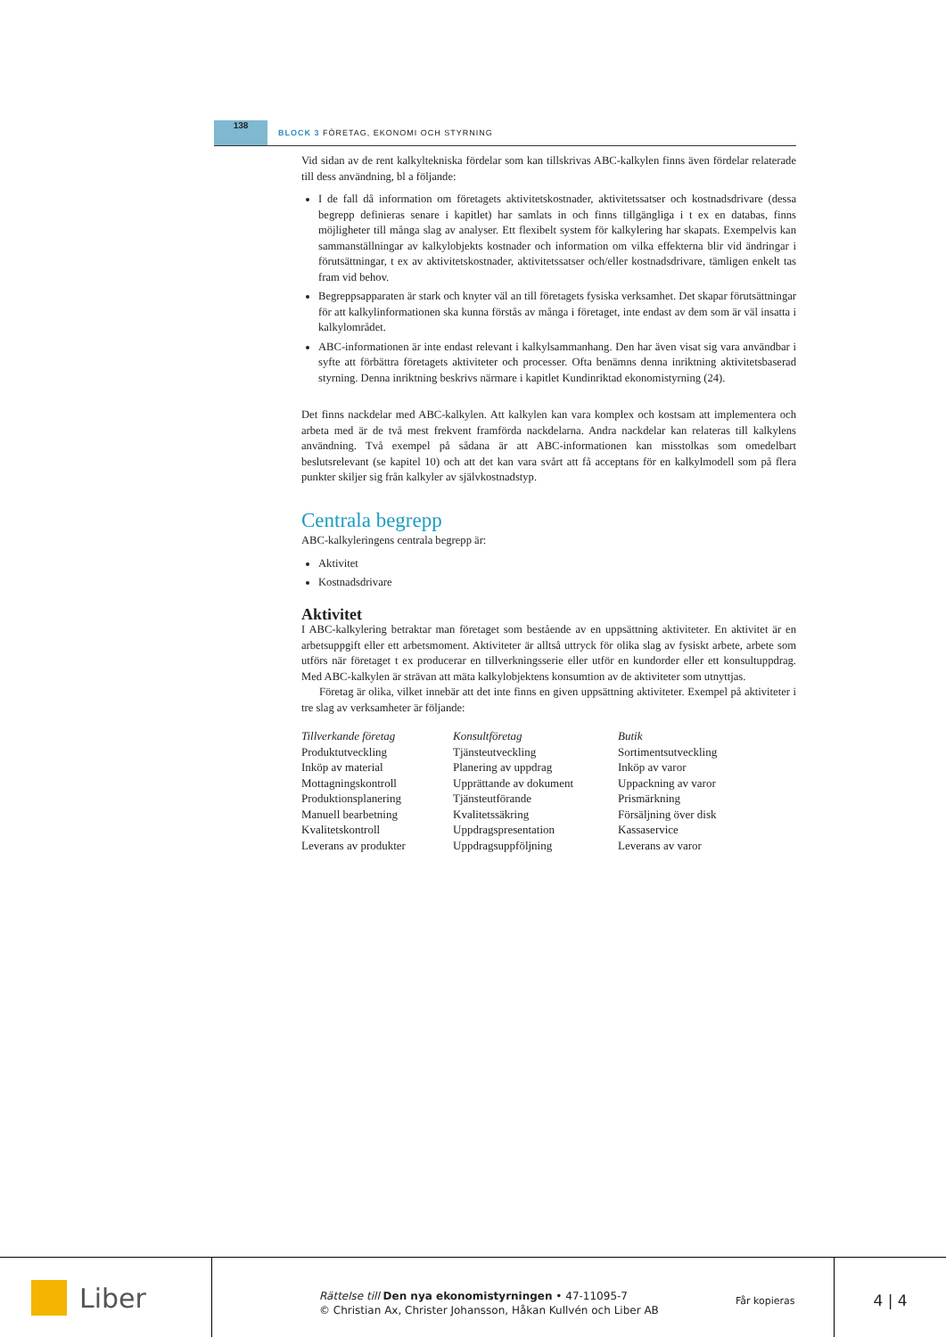138
BLOCK 3 FÖRETAG, EKONOMI OCH STYRNING
Vid sidan av de rent kalkyltekniska fördelar som kan tillskrivas ABC-kalkylen finns även fördelar relaterade till dess användning, bl a följande:
I de fall då information om företagets aktivitetskostnader, aktivitetssatser och kostnadsdrivare (dessa begrepp definieras senare i kapitlet) har samlats in och finns tillgängliga i t ex en databas, finns möjligheter till många slag av analyser. Ett flexibelt system för kalkylering har skapats. Exempelvis kan sammanställningar av kalkylobjekts kostnader och information om vilka effekterna blir vid ändringar i förutsättningar, t ex av aktivitetskostnader, aktivitetssatser och/eller kostnadsdrivare, tämligen enkelt tas fram vid behov.
Begreppsapparaten är stark och knyter väl an till företagets fysiska verksamhet. Det skapar förutsättningar för att kalkylinformationen ska kunna förstås av många i företaget, inte endast av dem som är väl insatta i kalkylområdet.
ABC-informationen är inte endast relevant i kalkylsammanhang. Den har även visat sig vara användbar i syfte att förbättra företagets aktiviteter och processer. Ofta benämns denna inriktning aktivitetsbaserad styrning. Denna inriktning beskrivs närmare i kapitlet Kundinriktad ekonomistyrning (24).
Det finns nackdelar med ABC-kalkylen. Att kalkylen kan vara komplex och kostsam att implementera och arbeta med är de två mest frekvent framförda nackdelarna. Andra nackdelar kan relateras till kalkylens användning. Två exempel på sådana är att ABC-informationen kan misstolkas som omedelbart beslutsrelevant (se kapitel 10) och att det kan vara svårt att få acceptans för en kalkylmodell som på flera punkter skiljer sig från kalkyler av självkostnadstyp.
Centrala begrepp
ABC-kalkyleringens centrala begrepp är:
Aktivitet
Kostnadsdrivare
Aktivitet
I ABC-kalkylering betraktar man företaget som bestående av en uppsättning aktiviteter. En aktivitet är en arbetsuppgift eller ett arbetsmoment. Aktiviteter är alltså uttryck för olika slag av fysiskt arbete, arbete som utförs när företaget t ex producerar en tillverkningsserie eller utför en kundorder eller ett konsultuppdrag. Med ABC-kalkylen är strävan att mäta kalkylobjektens konsumtion av de aktiviteter som utnyttjas.
Företag är olika, vilket innebär att det inte finns en given uppsättning aktiviteter. Exempel på aktiviteter i tre slag av verksamheter är följande:
| Tillverkande företag | Konsultföretag | Butik |
| --- | --- | --- |
| Produktutveckling | Tjänsteutveckling | Sortimentsutveckling |
| Inköp av material | Planering av uppdrag | Inköp av varor |
| Mottagningskontroll | Upprättande av dokument | Uppackning av varor |
| Produktionsplanering | Tjänsteutförande | Prismärkning |
| Manuell bearbetning | Kvalitetssäkring | Försäljning över disk |
| Kvalitetskontroll | Uppdragspresentation | Kassaservice |
| Leverans av produkter | Uppdragsuppföljning | Leverans av varor |
Liber
Rättelse till Den nya ekonomistyrningen • 47-11095-7
© Christian Ax, Christer Johansson, Håkan Kullvén och Liber AB
Får kopieras
4 | 4